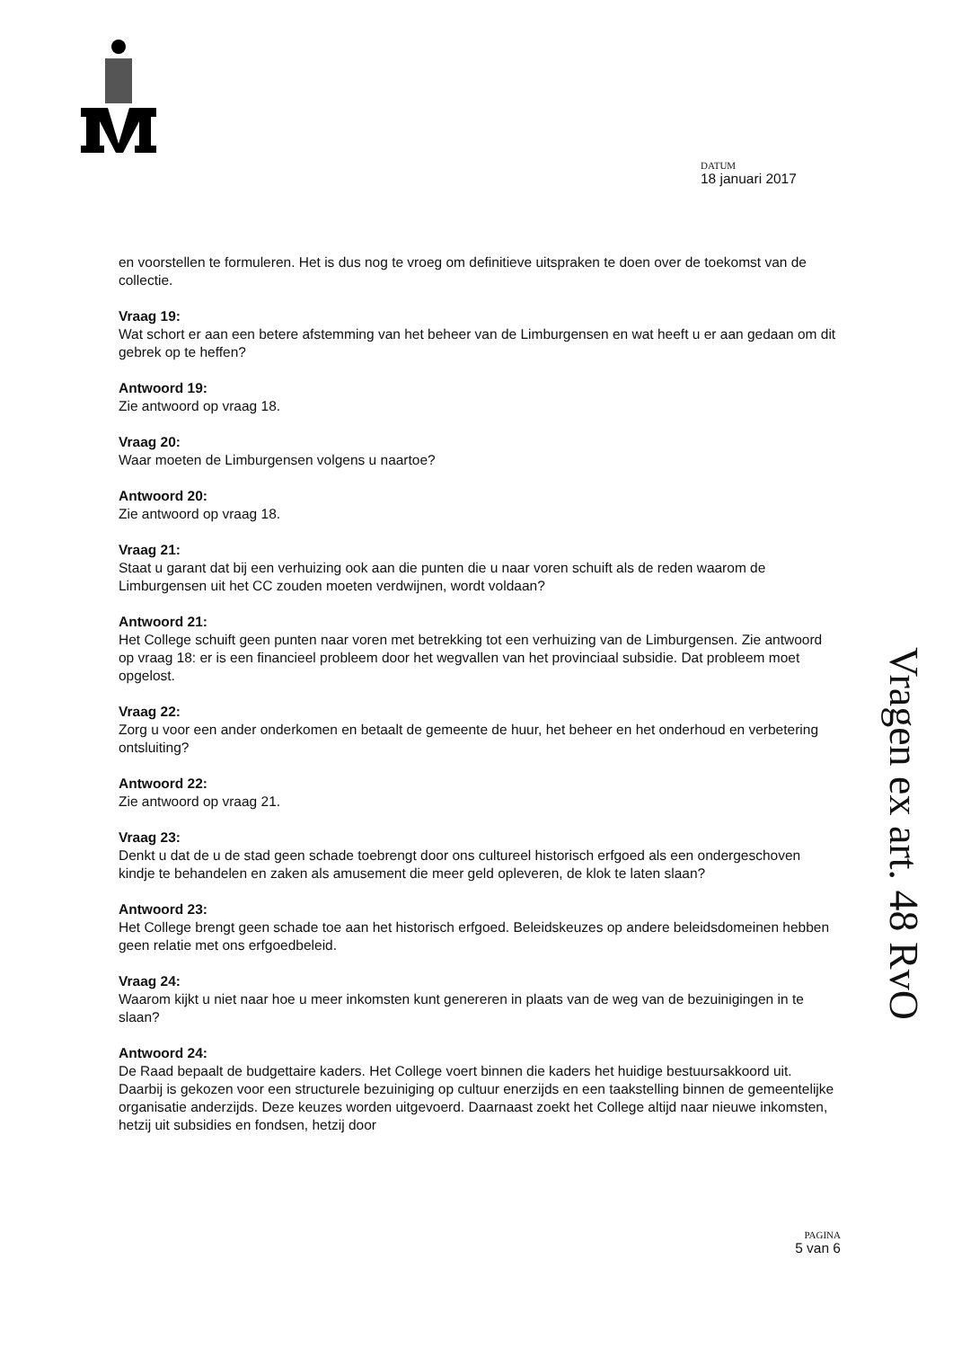DATUM
18 januari 2017
en voorstellen te formuleren. Het is dus nog te vroeg om definitieve uitspraken te doen over de toekomst van de collectie.
Vraag 19:
Wat schort er aan een betere afstemming van het beheer van de Limburgensen en wat heeft u er aan gedaan om dit gebrek op te heffen?
Antwoord 19:
Zie antwoord op vraag 18.
Vraag 20:
Waar moeten de Limburgensen volgens u naartoe?
Antwoord 20:
Zie antwoord op vraag 18.
Vraag 21:
Staat u garant dat bij een verhuizing ook aan die punten die u naar voren schuift als de reden waarom de Limburgensen uit het CC zouden moeten verdwijnen, wordt voldaan?
Antwoord 21:
Het College schuift geen punten naar voren met betrekking tot een verhuizing van de Limburgensen. Zie antwoord op vraag 18: er is een financieel probleem door het wegvallen van het provinciaal subsidie. Dat probleem moet opgelost.
Vraag 22:
Zorg u voor een ander onderkomen en betaalt de gemeente de huur, het beheer en het onderhoud en verbetering ontsluiting?
Antwoord 22:
Zie antwoord op vraag 21.
Vraag 23:
Denkt u dat de u de stad geen schade toebrengt door ons cultureel historisch erfgoed als een ondergeschoven kindje te behandelen en zaken als amusement die meer geld opleveren, de klok te laten slaan?
Antwoord 23:
Het College brengt geen schade toe aan het historisch erfgoed. Beleidskeuzes op andere beleidsdomeinen hebben geen relatie met ons erfgoedbeleid.
Vraag 24:
Waarom kijkt u niet naar hoe u meer inkomsten kunt genereren in plaats van de weg van de bezuinigingen in te slaan?
Antwoord 24:
De Raad bepaalt de budgettaire kaders. Het College voert binnen die kaders het huidige bestuursakkoord uit. Daarbij is gekozen voor een structurele bezuiniging op cultuur enerzijds en een taakstelling binnen de gemeentelijke organisatie anderzijds. Deze keuzes worden uitgevoerd. Daarnaast zoekt het College altijd naar nieuwe inkomsten, hetzij uit subsidies en fondsen, hetzij door
Vragen ex art. 48 RvO
PAGINA
5 van 6